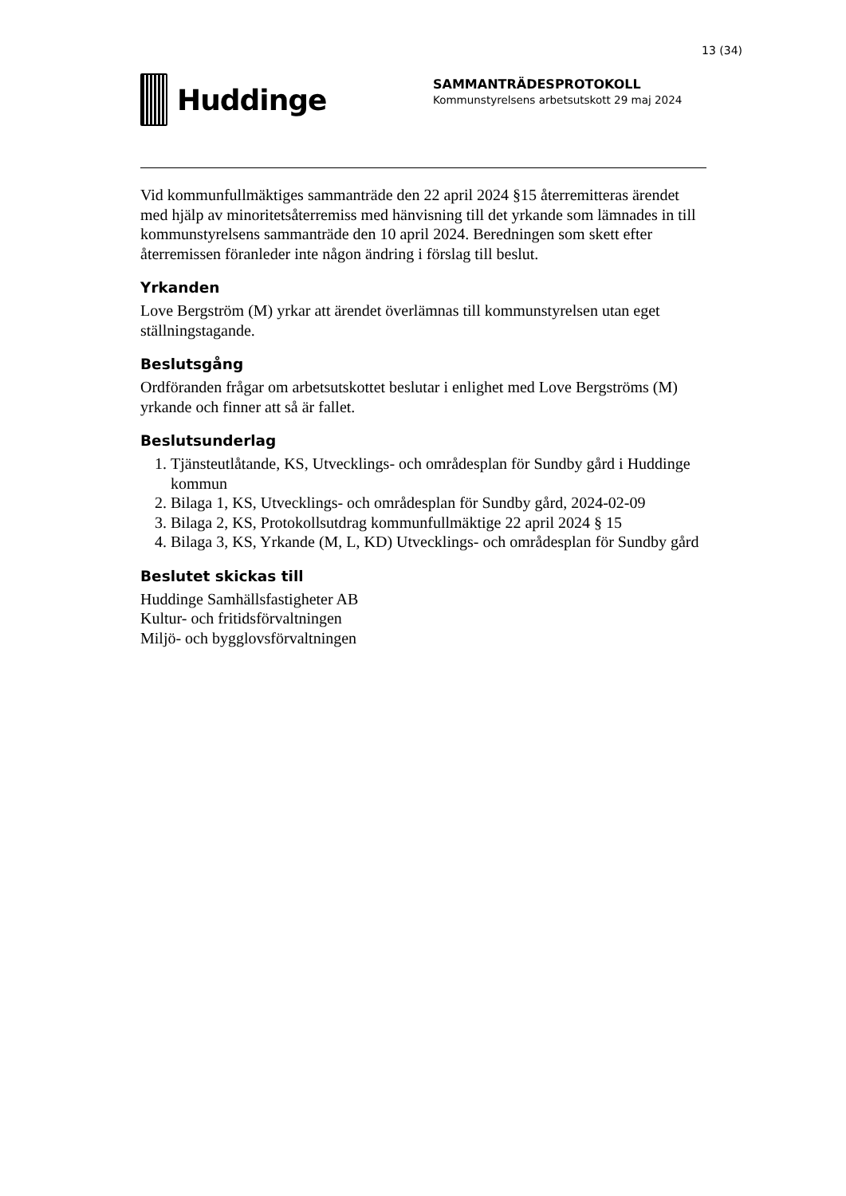13 (34)
Huddinge
SAMMANTRÄDESPROTOKOLL
Kommunstyrelsens arbetsutskott 29 maj 2024
Vid kommunfullmäktiges sammanträde den 22 april 2024 §15 återremitteras ärendet med hjälp av minoritetsåterremiss med hänvisning till det yrkande som lämnades in till kommunstyrelsens sammanträde den 10 april 2024. Beredningen som skett efter återremissen föranleder inte någon ändring i förslag till beslut.
Yrkanden
Love Bergström (M) yrkar att ärendet överlämnas till kommunstyrelsen utan eget ställningstagande.
Beslutsgång
Ordföranden frågar om arbetsutskottet beslutar i enlighet med Love Bergströms (M) yrkande och finner att så är fallet.
Beslutsunderlag
1. Tjänsteutlåtande, KS, Utvecklings- och områdesplan för Sundby gård i Huddinge kommun
2. Bilaga 1, KS, Utvecklings- och områdesplan för Sundby gård, 2024-02-09
3. Bilaga 2, KS, Protokollsutdrag kommunfullmäktige 22 april 2024 § 15
4. Bilaga 3, KS, Yrkande (M, L, KD) Utvecklings- och områdesplan för Sundby gård
Beslutet skickas till
Huddinge Samhällsfastigheter AB
Kultur- och fritidsförvaltningen
Miljö- och bygglovsförvaltningen